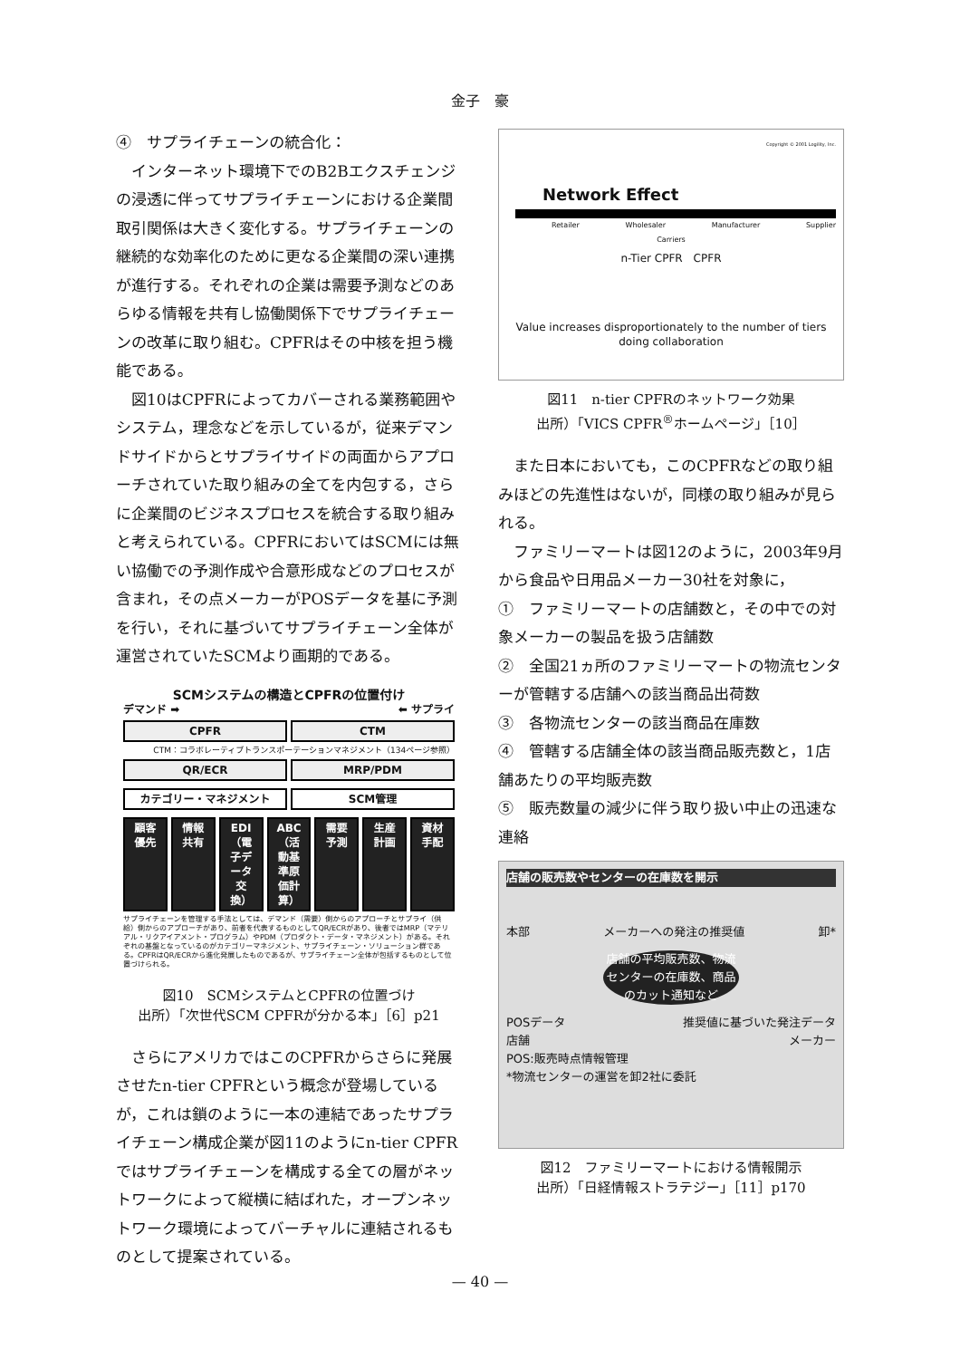金子　豪
④　サプライチェーンの統合化：
インターネット環境下でのB2Bエクスチェンジの浸透に伴ってサプライチェーンにおける企業間取引関係は大きく変化する。サプライチェーンの継続的な効率化のために更なる企業間の深い連携が進行する。それぞれの企業は需要予測などのあらゆる情報を共有し協働関係下でサプライチェーンの改革に取り組む。CPFRはその中核を担う機能である。
図10はCPFRによってカバーされる業務範囲やシステム，理念などを示しているが，従来デマンドサイドからとサプライサイドの両面からアプローチされていた取り組みの全てを内包する，さらに企業間のビジネスプロセスを統合する取り組みと考えられている。CPFRにおいてはSCMには無い協働での予測作成や合意形成などのプロセスが含まれ，その点メーカーがPOSデータを基に予測を行い，それに基づいてサプライチェーン全体が運営されていたSCMより画期的である。
SCMシステムの構造とCPFRの位置付け
デマンド ➡ ⬅ サプライ
CPFR CTM
CTM：コラボレーティブトランスポーテーションマネジメント（134ページ参照）
QR/ECR MRP/PDM
カテゴリー・マネジメント SCM管理
顧客優先 情報共有 EDI（電子データ交換） ABC（活動基準原価計算） 需要予測 生産計画 資材手配
サプライチェーンを管理する手法としては、デマンド（需要）側からのアプローチとサプライ（供給）側からのアプローチがあり、前者を代表するものとしてQR/ECRがあり、後者ではMRP（マテリアル・リクアイアメント・プログラム）やPDM（プロダクト・データ・マネジメント）がある。それぞれの基盤となっているのがカテゴリーマネジメント、サプライチェーン・ソリューション群である。CPFRはQR/ECRから進化発展したものであるが、サプライチェーン全体が包括するものとして位置づけられる。
図10　SCMシステムとCPFRの位置づけ
出所）「次世代SCM CPFRが分かる本」［6］p21
さらにアメリカではこのCPFRからさらに発展させたn-tier CPFRという概念が登場しているが，これは鎖のように一本の連結であったサプライチェーン構成企業が図11のようにn-tier CPFRではサプライチェーンを構成する全ての層がネットワークによって縦横に結ばれた，オープンネットワーク環境によってバーチャルに連結されるものとして提案されている。
Copyright © 2001 Logility, Inc.
Network Effect
Retailer Wholesaler Manufacturer Supplier
Carriers
n-Tier CPFR　CPFR
Value increases disproportionately to the number of tiers doing collaboration
図11　n-tier CPFRのネットワーク効果
出所）「VICS CPFR<sup>®</sup>ホームページ」［10］
また日本においても，このCPFRなどの取り組みほどの先進性はないが，同様の取り組みが見られる。
ファミリーマートは図12のように，2003年9月から食品や日用品メーカー30社を対象に，
①　ファミリーマートの店舗数と，その中での対象メーカーの製品を扱う店舗数
②　全国21ヵ所のファミリーマートの物流センターが管轄する店舗への該当商品出荷数
③　各物流センターの該当商品在庫数
④　管轄する店舗全体の該当商品販売数と，1店舗あたりの平均販売数
⑤　販売数量の減少に伴う取り扱い中止の迅速な連絡
店舗の販売数やセンターの在庫数を開示
本部 メーカーへの発注の推奨値 卸*
店舗の平均販売数、物流センターの在庫数、商品のカット通知など
POSデータ 推奨値に基づいた発注データ
店舗 メーカー
POS:販売時点情報管理
*物流センターの運営を卸2社に委託
図12　ファミリーマートにおける情報開示
出所）「日経情報ストラテジー」［11］p170
— 40 —